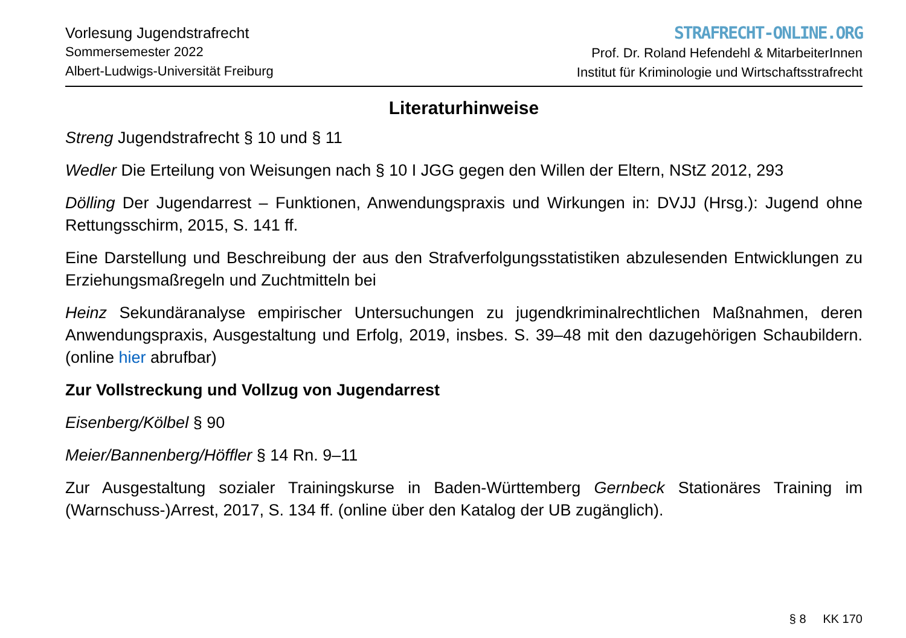Vorlesung Jugendstrafrecht
Sommersemester 2022
Albert-Ludwigs-Universität Freiburg
STRAFRECHT-ONLINE.ORG
Prof. Dr. Roland Hefendehl & MitarbeiterInnen
Institut für Kriminologie und Wirtschaftsstrafrecht
Literaturhinweise
Streng Jugendstrafrecht § 10 und § 11
Wedler Die Erteilung von Weisungen nach § 10 I JGG gegen den Willen der Eltern, NStZ 2012, 293
Dölling Der Jugendarrest – Funktionen, Anwendungspraxis und Wirkungen in: DVJJ (Hrsg.): Jugend ohne Rettungsschirm, 2015, S. 141 ff.
Eine Darstellung und Beschreibung der aus den Strafverfolgungsstatistiken abzulesenden Entwicklungen zu Erziehungsmaßregeln und Zuchtmitteln bei
Heinz Sekundäranalyse empirischer Untersuchungen zu jugendkriminalrechtlichen Maßnahmen, deren Anwendungspraxis, Ausgestaltung und Erfolg, 2019, insbes. S. 39–48 mit den dazugehörigen Schaubildern. (online hier abrufbar)
Zur Vollstreckung und Vollzug von Jugendarrest
Eisenberg/Kölbel § 90
Meier/Bannenberg/Höffler § 14 Rn. 9–11
Zur Ausgestaltung sozialer Trainingskurse in Baden-Württemberg Gernbeck Stationäres Training im (Warnschuss-)Arrest, 2017, S. 134 ff. (online über den Katalog der UB zugänglich).
§ 8 KK 170